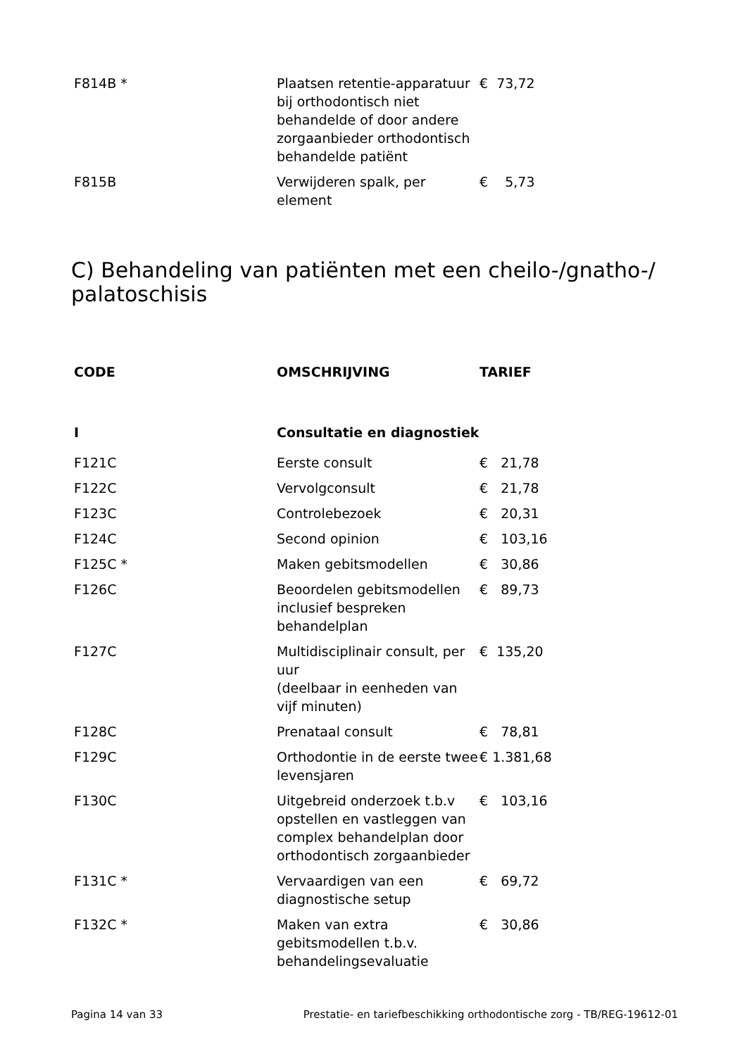| F814B * | Plaatsen retentie-apparatuur bij orthodontisch niet behandelde of door andere zorgaanbieder orthodontisch behandelde patiënt | € 73,72 |
| F815B | Verwijderen spalk, per element | € 5,73 |
C) Behandeling van patiënten met een cheilo-/gnatho-/
palatoschisis
| CODE | OMSCHRIJVING | TARIEF |
| --- | --- | --- |
| I | Consultatie en diagnostiek | |
| F121C | Eerste consult | € 21,78 |
| F122C | Vervolgconsult | € 21,78 |
| F123C | Controlebezoek | € 20,31 |
| F124C | Second opinion | € 103,16 |
| F125C * | Maken gebitsmodellen | € 30,86 |
| F126C | Beoordelen gebitsmodellen inclusief bespreken behandelplan | € 89,73 |
| F127C | Multidisciplinair consult, per uur (deelbaar in eenheden van vijf minuten) | € 135,20 |
| F128C | Prenataal consult | € 78,81 |
| F129C | Orthodontie in de eerste twee levensjaren | € 1.381,68 |
| F130C | Uitgebreid onderzoek t.b.v opstellen en vastleggen van complex behandelplan door orthodontisch zorgaanbieder | € 103,16 |
| F131C * | Vervaardigen van een diagnostische setup | € 69,72 |
| F132C * | Maken van extra gebitsmodellen t.b.v. behandelingsevaluatie | € 30,86 |
Pagina 14 van 33 Prestatie- en tariefbeschikking orthodontische zorg - TB/REG-19612-01